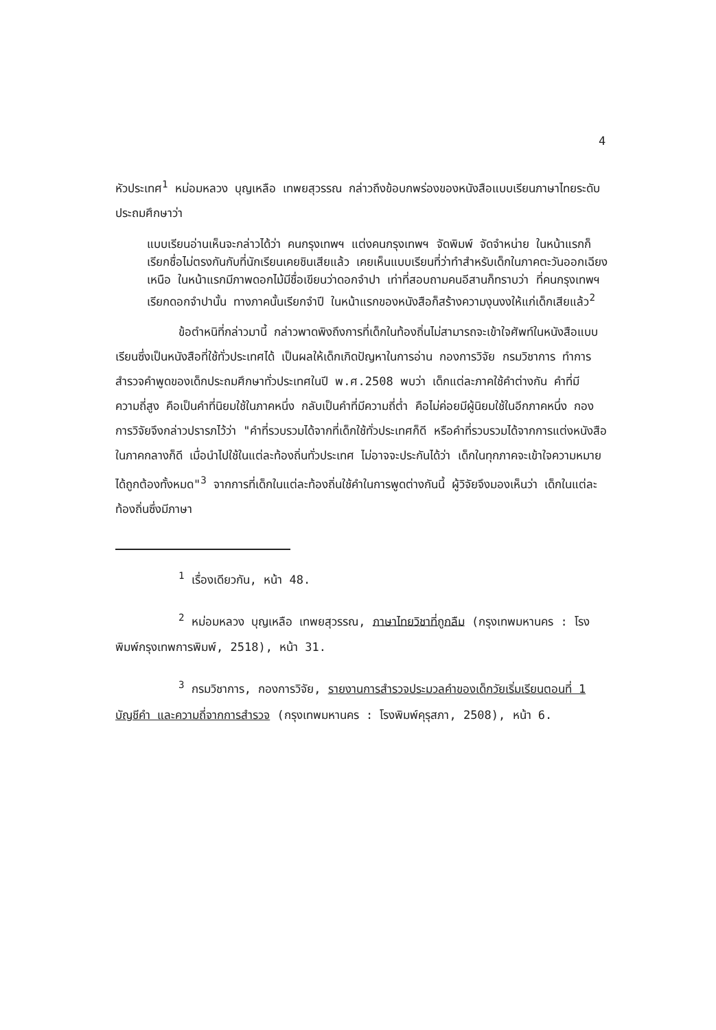4
หัวประเทศ<sup>1</sup> หม่อมหลวง บุญเหลือ เทพยสุวรรณ กล่าวถึงข้อบกพร่องของหนังสือแบบเรียนภาษาไทยระดับประถมศึกษาว่า
แบบเรียนอ่านเห็นจะกล่าวได้ว่า คนกรุงเทพฯ แต่งคนกรุงเทพฯ จัดพิมพ์ จัดจำหน่าย ในหน้าแรกก็เรียกชื่อไม่ตรงกันกับที่นักเรียนเคยชินเสียแล้ว เคยเห็นแบบเรียนที่ว่าทำสำหรับเด็กในภาคตะวันออกเฉียงเหนือ ในหน้าแรกมีภาพดอกไม้มีชื่อเขียนว่าดอกจำปา เท่าที่สอบถามคนอีสานก็ทราบว่า ที่คนกรุงเทพฯ เรียกดอกจำปานั้น ทางภาคนั้นเรียกจำปี ในหน้าแรกของหนังสือก็สร้างความงุนงงให้แก่เด็กเสียแล้ว<sup>2</sup>
ข้อตำหนิที่กล่าวมานี้ กล่าวพาดพิงถึงการที่เด็กในท้องถิ่นไม่สามารถจะเข้าใจศัพท์ในหนังสือแบบเรียนซึ่งเป็นหนังสือที่ใช้ทั่วประเทศได้ เป็นผลให้เด็กเกิดปัญหาในการอ่าน กองการวิจัย กรมวิชาการ ทำการสำรวจคำพูดของเด็กประถมศึกษาทั่วประเทศในปี พ.ศ.2508 พบว่า เด็กแต่ละภาคใช้คำต่างกัน คำที่มีความถี่สูง คือเป็นคำที่นิยมใช้ในภาคหนึ่ง กลับเป็นคำที่มีความถี่ต่ำ คือไม่ค่อยมีผู้นิยมใช้ในอีกภาคหนึ่ง กองการวิจัยจึงกล่าวปรารภไว้ว่า "คำที่รวบรวมได้จากที่เด็กใช้ทั่วประเทศก็ดี หรือคำที่รวบรวมได้จากการแต่งหนังสือในภาคกลางก็ดี เมื่อนำไปใช้ในแต่ละท้องถิ่นทั่วประเทศ ไม่อาจจะประกันได้ว่า เด็กในทุกภาคจะเข้าใจความหมายได้ถูกต้องทั้งหมด"<sup>3</sup> จากการที่เด็กในแต่ละท้องถิ่นใช้คำในการพูดต่างกันนี้ ผู้วิจัยจึงมองเห็นว่า เด็กในแต่ละท้องถิ่นซึ่งมีภาษา
<sup>1</sup> เรื่องเดียวกัน, หน้า 48.
<sup>2</sup> หม่อมหลวง บุญเหลือ เทพยสุวรรณ, ภาษาไทยวิชาที่ถูกลืม (กรุงเทพมหานคร : โรงพิมพ์กรุงเทพการพิมพ์, 2518), หน้า 31.
<sup>3</sup> กรมวิชาการ, กองการวิจัย, รายงานการสำรวจประมวลคำของเด็กวัยเริ่มเรียนตอนที่ 1 บัญชีคำ และความถี่จากการสำรวจ (กรุงเทพมหานคร : โรงพิมพ์คุรุสภา, 2508), หน้า 6.